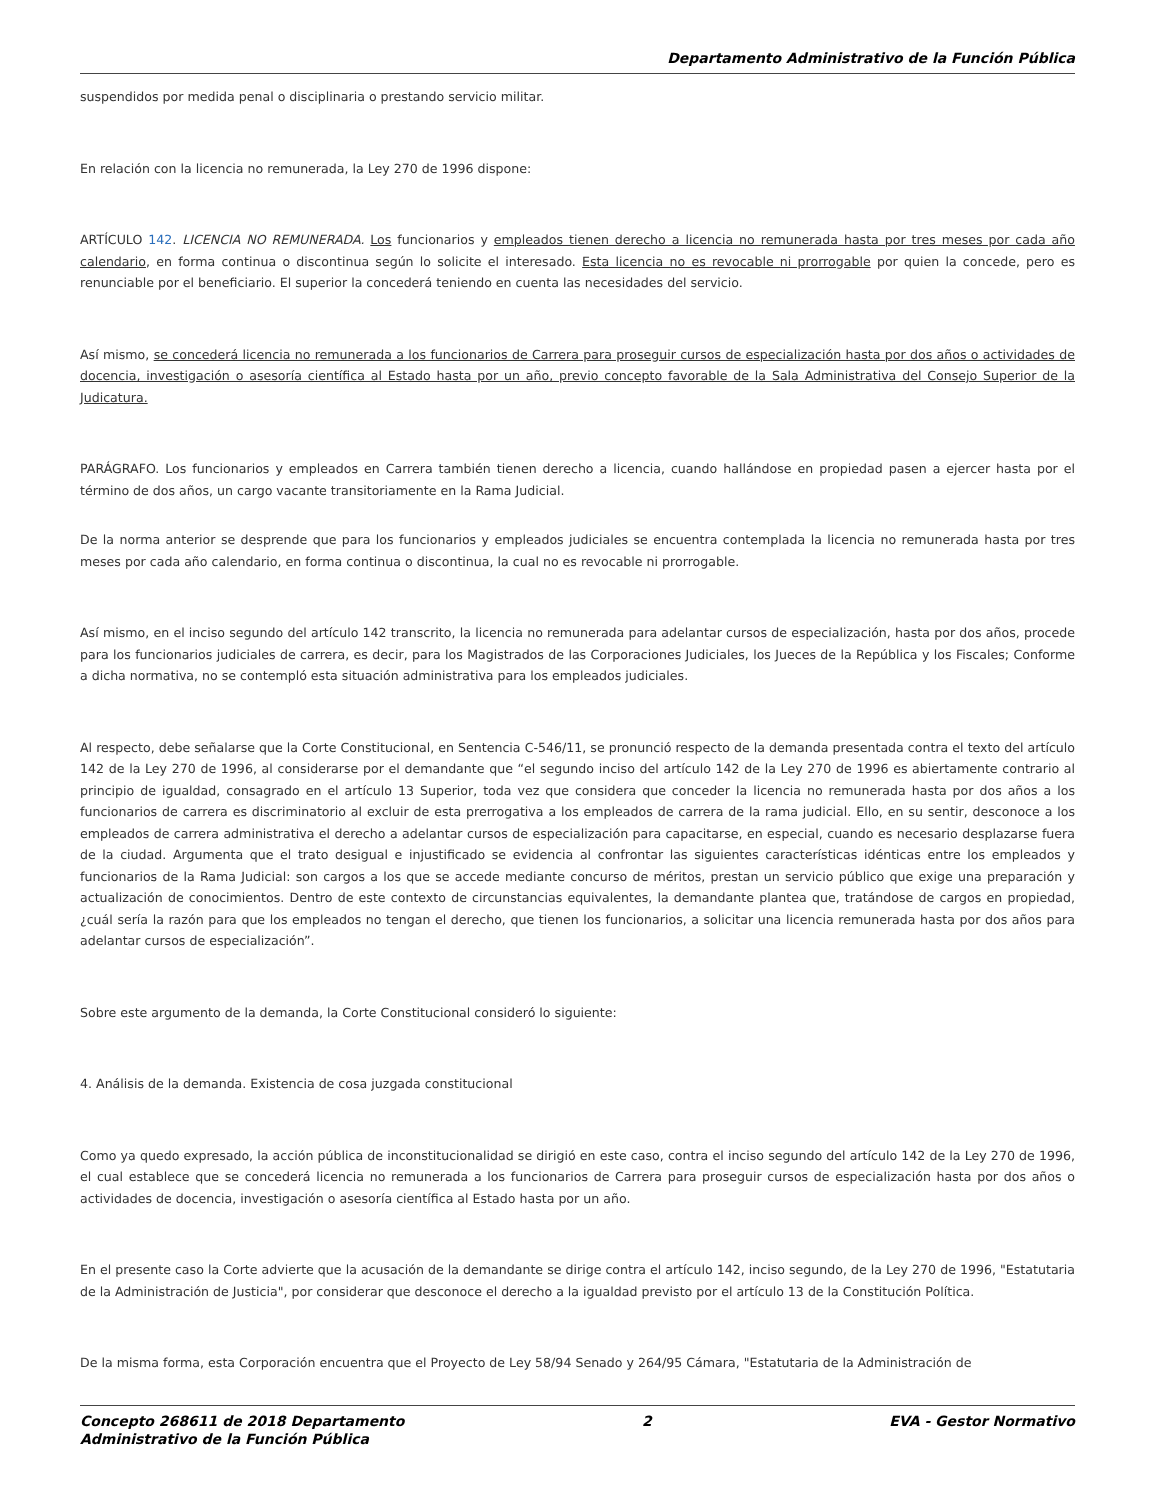Departamento Administrativo de la Función Pública
suspendidos por medida penal o disciplinaria o prestando servicio militar.
En relación con la licencia no remunerada, la Ley 270 de 1996 dispone:
ARTÍCULO 142. LICENCIA NO REMUNERADA. Los funcionarios y empleados tienen derecho a licencia no remunerada hasta por tres meses por cada año calendario, en forma continua o discontinua según lo solicite el interesado. Esta licencia no es revocable ni prorrogable por quien la concede, pero es renunciable por el beneficiario. El superior la concederá teniendo en cuenta las necesidades del servicio.
Así mismo, se concederá licencia no remunerada a los funcionarios de Carrera para proseguir cursos de especialización hasta por dos años o actividades de docencia, investigación o asesoría científica al Estado hasta por un año, previo concepto favorable de la Sala Administrativa del Consejo Superior de la Judicatura.
PARÁGRAFO. Los funcionarios y empleados en Carrera también tienen derecho a licencia, cuando hallándose en propiedad pasen a ejercer hasta por el término de dos años, un cargo vacante transitoriamente en la Rama Judicial.
De la norma anterior se desprende que para los funcionarios y empleados judiciales se encuentra contemplada la licencia no remunerada hasta por tres meses por cada año calendario, en forma continua o discontinua, la cual no es revocable ni prorrogable.
Así mismo, en el inciso segundo del artículo 142 transcrito, la licencia no remunerada para adelantar cursos de especialización, hasta por dos años, procede para los funcionarios judiciales de carrera, es decir, para los Magistrados de las Corporaciones Judiciales, los Jueces de la República y los Fiscales; Conforme a dicha normativa, no se contempló esta situación administrativa para los empleados judiciales.
Al respecto, debe señalarse que la Corte Constitucional, en Sentencia C-546/11, se pronunció respecto de la demanda presentada contra el texto del artículo 142 de la Ley 270 de 1996, al considerarse por el demandante que “el segundo inciso del artículo 142 de la Ley 270 de 1996 es abiertamente contrario al principio de igualdad, consagrado en el artículo 13 Superior, toda vez que considera que conceder la licencia no remunerada hasta por dos años a los funcionarios de carrera es discriminatorio al excluir de esta prerrogativa a los empleados de carrera de la rama judicial. Ello, en su sentir, desconoce a los empleados de carrera administrativa el derecho a adelantar cursos de especialización para capacitarse, en especial, cuando es necesario desplazarse fuera de la ciudad. Argumenta que el trato desigual e injustificado se evidencia al confrontar las siguientes características idénticas entre los empleados y funcionarios de la Rama Judicial: son cargos a los que se accede mediante concurso de méritos, prestan un servicio público que exige una preparación y actualización de conocimientos. Dentro de este contexto de circunstancias equivalentes, la demandante plantea que, tratándose de cargos en propiedad, ¿cuál sería la razón para que los empleados no tengan el derecho, que tienen los funcionarios, a solicitar una licencia remunerada hasta por dos años para adelantar cursos de especialización”.
Sobre este argumento de la demanda, la Corte Constitucional consideró lo siguiente:
4. Análisis de la demanda. Existencia de cosa juzgada constitucional
Como ya quedo expresado, la acción pública de inconstitucionalidad se dirigió en este caso, contra el inciso segundo del artículo 142 de la Ley 270 de 1996, el cual establece que se concederá licencia no remunerada a los funcionarios de Carrera para proseguir cursos de especialización hasta por dos años o actividades de docencia, investigación o asesoría científica al Estado hasta por un año.
En el presente caso la Corte advierte que la acusación de la demandante se dirige contra el artículo 142, inciso segundo, de la Ley 270 de 1996, "Estatutaria de la Administración de Justicia", por considerar que desconoce el derecho a la igualdad previsto por el artículo 13 de la Constitución Política.
De la misma forma, esta Corporación encuentra que el Proyecto de Ley 58/94 Senado y 264/95 Cámara, "Estatutaria de la Administración de
Concepto 268611 de 2018 Departamento
Administrativo de la Función Pública
2 EVA - Gestor Normativo